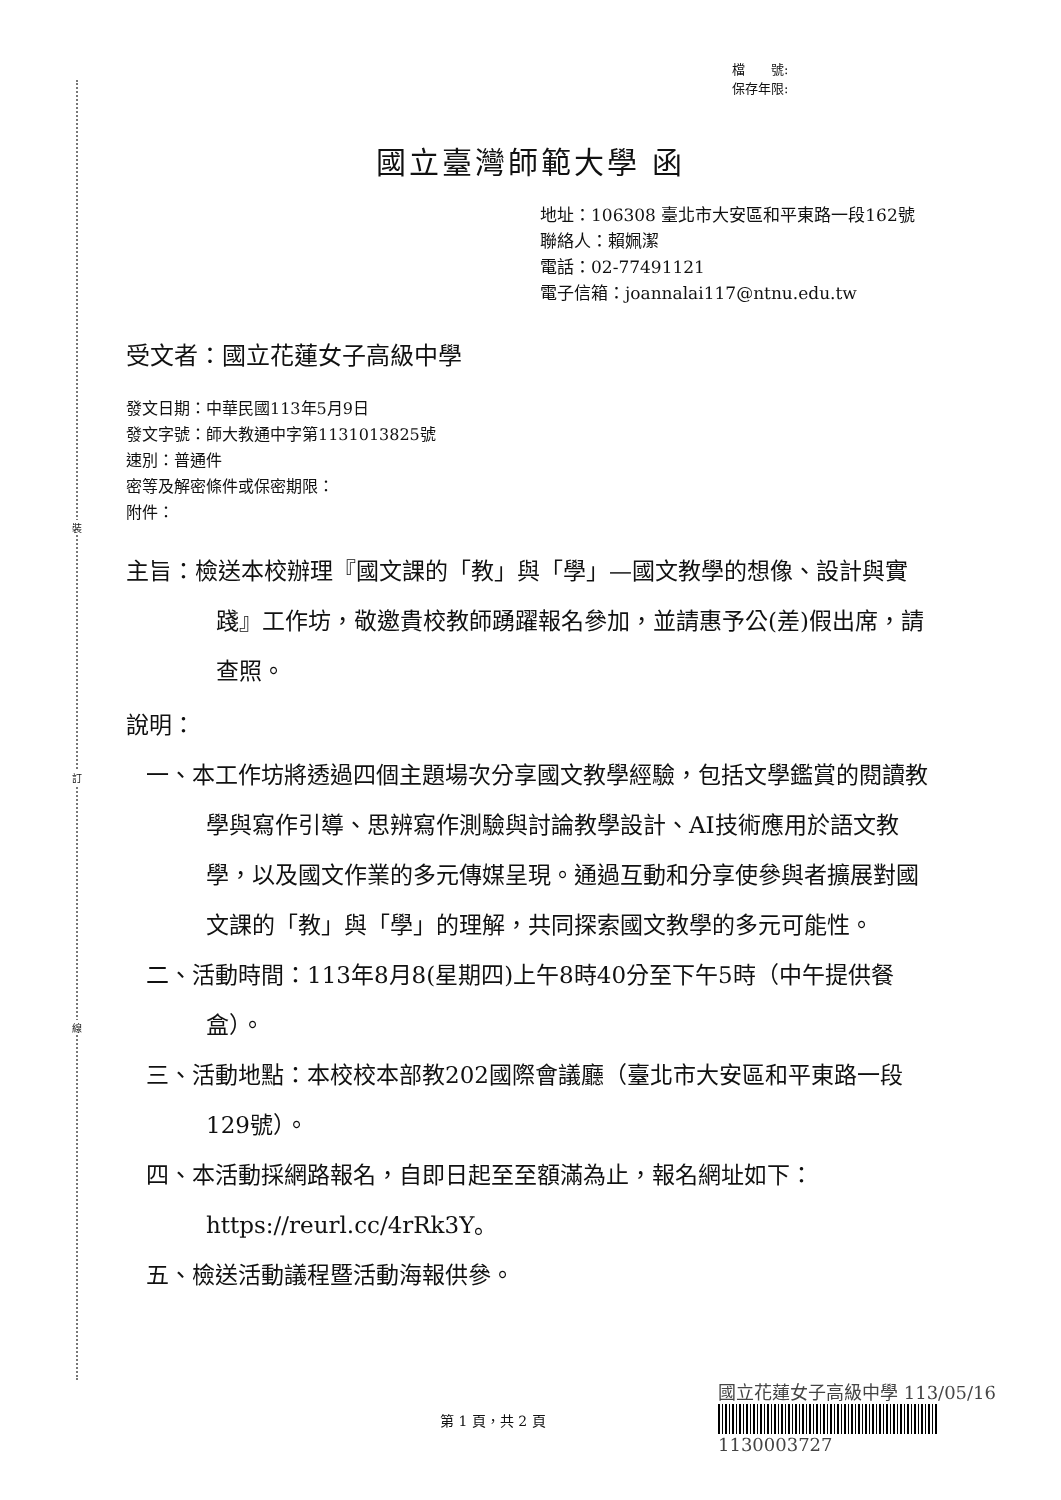裝
訂
線
檔　　號:
保存年限:
國立臺灣師範大學 函
地址：106308 臺北市大安區和平東路一段162號
聯絡人：賴姵潔
電話：02-77491121
電子信箱：joannalai117@ntnu.edu.tw
受文者：國立花蓮女子高級中學
發文日期：中華民國113年5月9日
發文字號：師大教通中字第1131013825號
速別：普通件
密等及解密條件或保密期限：
附件：
主旨：檢送本校辦理『國文課的「教」與「學」—國文教學的想像、設計與實踐』工作坊，敬邀貴校教師踴躍報名參加，並請惠予公(差)假出席，請查照。
說明：
一、本工作坊將透過四個主題場次分享國文教學經驗，包括文學鑑賞的閱讀教學與寫作引導、思辨寫作測驗與討論教學設計、AI技術應用於語文教學，以及國文作業的多元傳媒呈現。通過互動和分享使參與者擴展對國文課的「教」與「學」的理解，共同探索國文教學的多元可能性。
二、活動時間：113年8月8(星期四)上午8時40分至下午5時（中午提供餐盒）。
三、活動地點：本校校本部教202國際會議廳（臺北市大安區和平東路一段129號）。
四、本活動採網路報名，自即日起至至額滿為止，報名網址如下：https://reurl.cc/4rRk3Y。
五、檢送活動議程暨活動海報供參。
國立花蓮女子高級中學 113/05/16
1130003727
第 1 頁，共 2 頁